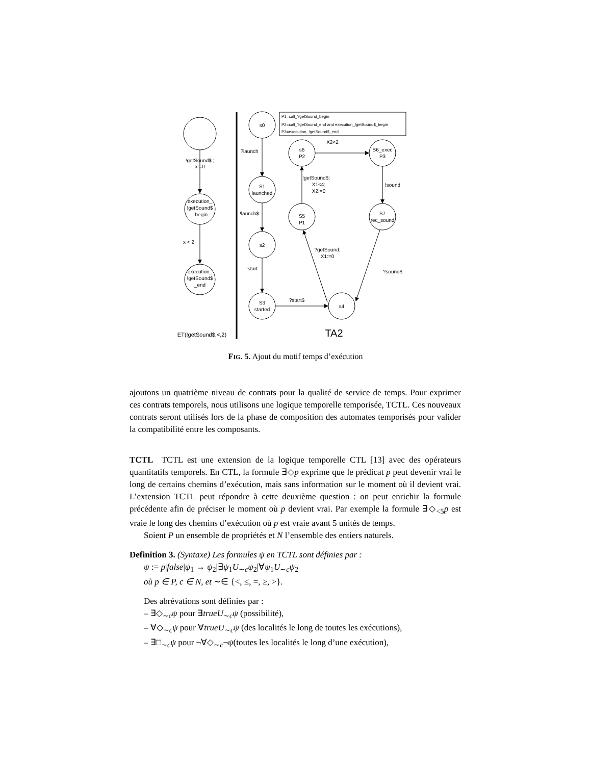!getSound$ ;
x:=0
execution_
!getSound$
_begin
x < 2
execution_
!getSound$
_end
ET(!getSound$,<,2)
s0
?launch
S1
launched
!launch$
s2
!start
S3
started
?start$
s4
S5
P1
?getSound;
X1:=0
!getSound$;
X1<4;
X2:=0
s6
P2
X2<2
S6_exec
P3
!sound
S7
rec_sound
?sound$
TA2
P1=call_?getSound_begin
P2=call_?getSound_end and execution_!getSound$_begin
P3=execution_!getSound$_end
FIG. 5. Ajout du motif temps d’exécution
ajoutons un quatrième niveau de contrats pour la qualité de service de temps. Pour exprimer ces contrats temporels, nous utilisons une logique temporelle temporisée, TCTL. Ces nouveaux contrats seront utilisés lors de la phase de composition des automates temporisés pour valider la compatibilité entre les composants.
TCTL TCTL est une extension de la logique temporelle CTL [13] avec des opérateurs quantitatifs temporels. En CTL, la formule ∃◇p exprime que le prédicat p peut devenir vrai le long de certains chemins d’exécution, mais sans information sur le moment où il devient vrai. L’extension TCTL peut répondre à cette deuxième question : on peut enrichir la formule précédente afin de préciser le moment où p devient vrai. Par exemple la formule ∃◇<sub><5</sub>p est vraie le long des chemins d’exécution où p est vraie avant 5 unités de temps.
Soient P un ensemble de propriétés et N l’ensemble des entiers naturels.
Definition 3. (Syntaxe) Les formules ψ en TCTL sont définies par :
ψ := p|false|ψ<sub>1</sub> → ψ<sub>2</sub>|∃ψ<sub>1</sub>U<sub>∼c</sub>ψ<sub>2</sub>|∀ψ<sub>1</sub>U<sub>∼c</sub>ψ<sub>2</sub>
où p ∈ P, c ∈ N, et ∼∈ {<, ≤, =, ≥, >}.
Des abrévations sont définies par :
– ∃◇<sub>∼c</sub>ψ pour ∃trueU<sub>∼c</sub>ψ (possibilité),
– ∀◇<sub>∼c</sub>ψ pour ∀trueU<sub>∼c</sub>ψ (des localités le long de toutes les exécutions),
– ∃□<sub>∼c</sub>ψ pour ¬∀◇<sub>∼c</sub>¬ψ(toutes les localités le long d’une exécution),